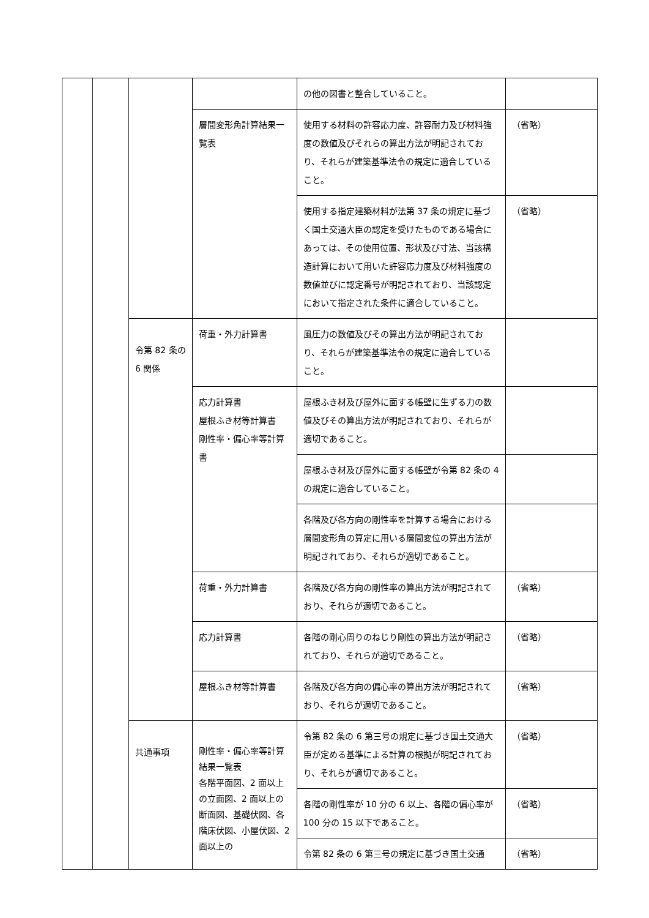| | | | | の他の図書と整合していること。 | |
| | | | 層間変形角計算結果一覧表 | 使用する材料の許容応力度、許容耐力及び材料強度の数値及びそれらの算出方法が明記されており、それらが建築基準法令の規定に適合していること。 | （省略） |
| | | | | 使用する指定建築材料が法第 37 条の規定に基づく国土交通大臣の認定を受けたものである場合にあっては、その使用位置、形状及び寸法、当該構造計算において用いた許容応力度及び材料強度の数値並びに認定番号が明記されており、当該認定において指定された条件に適合していること。 | （省略） |
| | | 令第 82 条の 6 関係 | 荷重・外力計算書 | 風圧力の数値及びその算出方法が明記されており、それらが建築基準法令の規定に適合していること。 | |
| | | | 応力計算書 屋根ふき材等計算書 剛性率・偏心率等計算書 | 屋根ふき材及び屋外に面する帳壁に生ずる力の数値及びその算出方法が明記されており、それらが適切であること。 | |
| | | | | 屋根ふき材及び屋外に面する帳壁が令第 82 条の 4 の規定に適合していること。 | |
| | | | | 各階及び各方向の剛性率を計算する場合における層間変形角の算定に用いる層間変位の算出方法が明記されており、それらが適切であること。 | |
| | | | 荷重・外力計算書 | 各階及び各方向の剛性率の算出方法が明記されており、それらが適切であること。 | （省略） |
| | | | 応力計算書 | 各階の剛心周りのねじり剛性の算出方法が明記されており、それらが適切であること。 | （省略） |
| | | | 屋根ふき材等計算書 | 各階及び各方向の偏心率の算出方法が明記されており、それらが適切であること。 | （省略） |
| | | 共通事項 | 剛性率・偏心率等計算結果一覧表 各階平面図、2 面以上の立面図、2 面以上の断面図、基礎伏図、各階床伏図、小屋伏図、2 面以上の | 令第 82 条の 6 第三号の規定に基づき国土交通大臣が定める基準による計算の根拠が明記されており、それらが適切であること。 | （省略） |
| | | | | 各階の剛性率が 10 分の 6 以上、各階の偏心率が 100 分の 15 以下であること。 | （省略） |
| | | | | 令第 82 条の 6 第三号の規定に基づき国土交通 | （省略） |